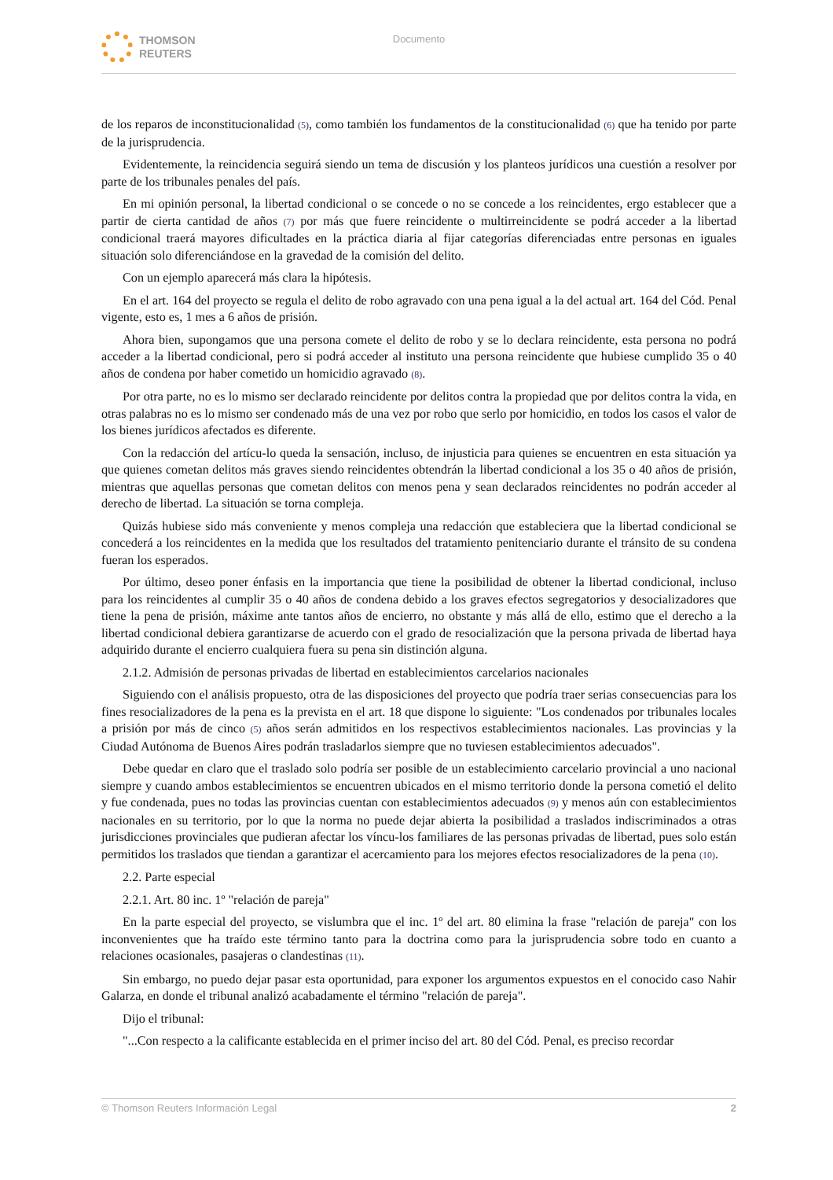THOMSON
REUTERS
Documento
de los reparos de inconstitucionalidad (5), como también los fundamentos de la constitucionalidad (6) que ha tenido por parte de la jurisprudencia.
Evidentemente, la reincidencia seguirá siendo un tema de discusión y los planteos jurídicos una cuestión a resolver por parte de los tribunales penales del país.
En mi opinión personal, la libertad condicional o se concede o no se concede a los reincidentes, ergo establecer que a partir de cierta cantidad de años (7) por más que fuere reincidente o multirreincidente se podrá acceder a la libertad condicional traerá mayores dificultades en la práctica diaria al fijar categorías diferenciadas entre personas en iguales situación solo diferenciándose en la gravedad de la comisión del delito.
Con un ejemplo aparecerá más clara la hipótesis.
En el art. 164 del proyecto se regula el delito de robo agravado con una pena igual a la del actual art. 164 del Cód. Penal vigente, esto es, 1 mes a 6 años de prisión.
Ahora bien, supongamos que una persona comete el delito de robo y se lo declara reincidente, esta persona no podrá acceder a la libertad condicional, pero si podrá acceder al instituto una persona reincidente que hubiese cumplido 35 o 40 años de condena por haber cometido un homicidio agravado (8).
Por otra parte, no es lo mismo ser declarado reincidente por delitos contra la propiedad que por delitos contra la vida, en otras palabras no es lo mismo ser condenado más de una vez por robo que serlo por homicidio, en todos los casos el valor de los bienes jurídicos afectados es diferente.
Con la redacción del artícu-lo queda la sensación, incluso, de injusticia para quienes se encuentren en esta situación ya que quienes cometan delitos más graves siendo reincidentes obtendrán la libertad condicional a los 35 o 40 años de prisión, mientras que aquellas personas que cometan delitos con menos pena y sean declarados reincidentes no podrán acceder al derecho de libertad. La situación se torna compleja.
Quizás hubiese sido más conveniente y menos compleja una redacción que estableciera que la libertad condicional se concederá a los reincidentes en la medida que los resultados del tratamiento penitenciario durante el tránsito de su condena fueran los esperados.
Por último, deseo poner énfasis en la importancia que tiene la posibilidad de obtener la libertad condicional, incluso para los reincidentes al cumplir 35 o 40 años de condena debido a los graves efectos segregatorios y desocializadores que tiene la pena de prisión, máxime ante tantos años de encierro, no obstante y más allá de ello, estimo que el derecho a la libertad condicional debiera garantizarse de acuerdo con el grado de resocialización que la persona privada de libertad haya adquirido durante el encierro cualquiera fuera su pena sin distinción alguna.
2.1.2. Admisión de personas privadas de libertad en establecimientos carcelarios nacionales
Siguiendo con el análisis propuesto, otra de las disposiciones del proyecto que podría traer serias consecuencias para los fines resocializadores de la pena es la prevista en el art. 18 que dispone lo siguiente: "Los condenados por tribunales locales a prisión por más de cinco (5) años serán admitidos en los respectivos establecimientos nacionales. Las provincias y la Ciudad Autónoma de Buenos Aires podrán trasladarlos siempre que no tuviesen establecimientos adecuados".
Debe quedar en claro que el traslado solo podría ser posible de un establecimiento carcelario provincial a uno nacional siempre y cuando ambos establecimientos se encuentren ubicados en el mismo territorio donde la persona cometió el delito y fue condenada, pues no todas las provincias cuentan con establecimientos adecuados (9) y menos aún con establecimientos nacionales en su territorio, por lo que la norma no puede dejar abierta la posibilidad a traslados indiscriminados a otras jurisdicciones provinciales que pudieran afectar los víncu-los familiares de las personas privadas de libertad, pues solo están permitidos los traslados que tiendan a garantizar el acercamiento para los mejores efectos resocializadores de la pena (10).
2.2. Parte especial
2.2.1. Art. 80 inc. 1º "relación de pareja"
En la parte especial del proyecto, se vislumbra que el inc. 1º del art. 80 elimina la frase "relación de pareja" con los inconvenientes que ha traído este término tanto para la doctrina como para la jurisprudencia sobre todo en cuanto a relaciones ocasionales, pasajeras o clandestinas (11).
Sin embargo, no puedo dejar pasar esta oportunidad, para exponer los argumentos expuestos en el conocido caso Nahir Galarza, en donde el tribunal analizó acabadamente el término "relación de pareja".
Dijo el tribunal:
"...Con respecto a la calificante establecida en el primer inciso del art. 80 del Cód. Penal, es preciso recordar
© Thomson Reuters Información Legal 2